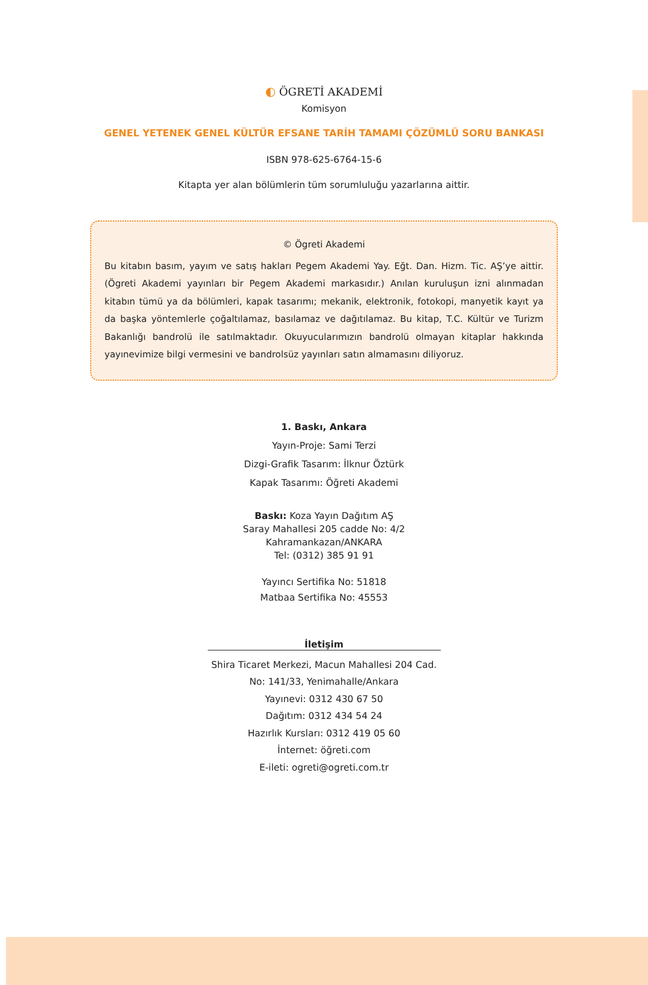◐ ÖGRETİ AKADEMİ
Komisyon
GENEL YETENEK GENEL KÜLTÜR EFSANE TARİH TAMAMI ÇÖZÜMLÜ SORU BANKASI
ISBN 978-625-6764-15-6
Kitapta yer alan bölümlerin tüm sorumluluğu yazarlarına aittir.
© Ögreti Akademi
Bu kitabın basım, yayım ve satış hakları Pegem Akademi Yay. Eğt. Dan. Hizm. Tic. AŞ’ye aittir. (Ögreti Akademi yayınları bir Pegem Akademi markasıdır.) Anılan kuruluşun izni alınmadan kitabın tümü ya da bölümleri, kapak tasarımı; mekanik, elektronik, fotokopi, manyetik kayıt ya da başka yöntemlerle çoğaltılamaz, basılamaz ve dağıtılamaz. Bu kitap, T.C. Kültür ve Turizm Bakanlığı bandrolü ile satılmaktadır. Okuyucularımızın bandrolü olmayan kitaplar hakkında yayınevimize bilgi vermesini ve bandrolsüz yayınları satın almamasını diliyoruz.
1. Baskı, Ankara
Yayın-Proje: Sami Terzi
Dizgi-Grafik Tasarım: İlknur Öztürk
Kapak Tasarımı: Öğreti Akademi
Baskı: Koza Yayın Dağıtım AŞ
Saray Mahallesi 205 cadde No: 4/2
Kahramankazan/ANKARA
Tel: (0312) 385 91 91
Yayıncı Sertifika No: 51818
Matbaa Sertifika No: 45553
İletişim
Shira Ticaret Merkezi, Macun Mahallesi 204 Cad.
No: 141/33, Yenimahalle/Ankara
Yayınevi: 0312 430 67 50
Dağıtım: 0312 434 54 24
Hazırlık Kursları: 0312 419 05 60
İnternet: öğreti.com
E-ileti: ogreti@ogreti.com.tr